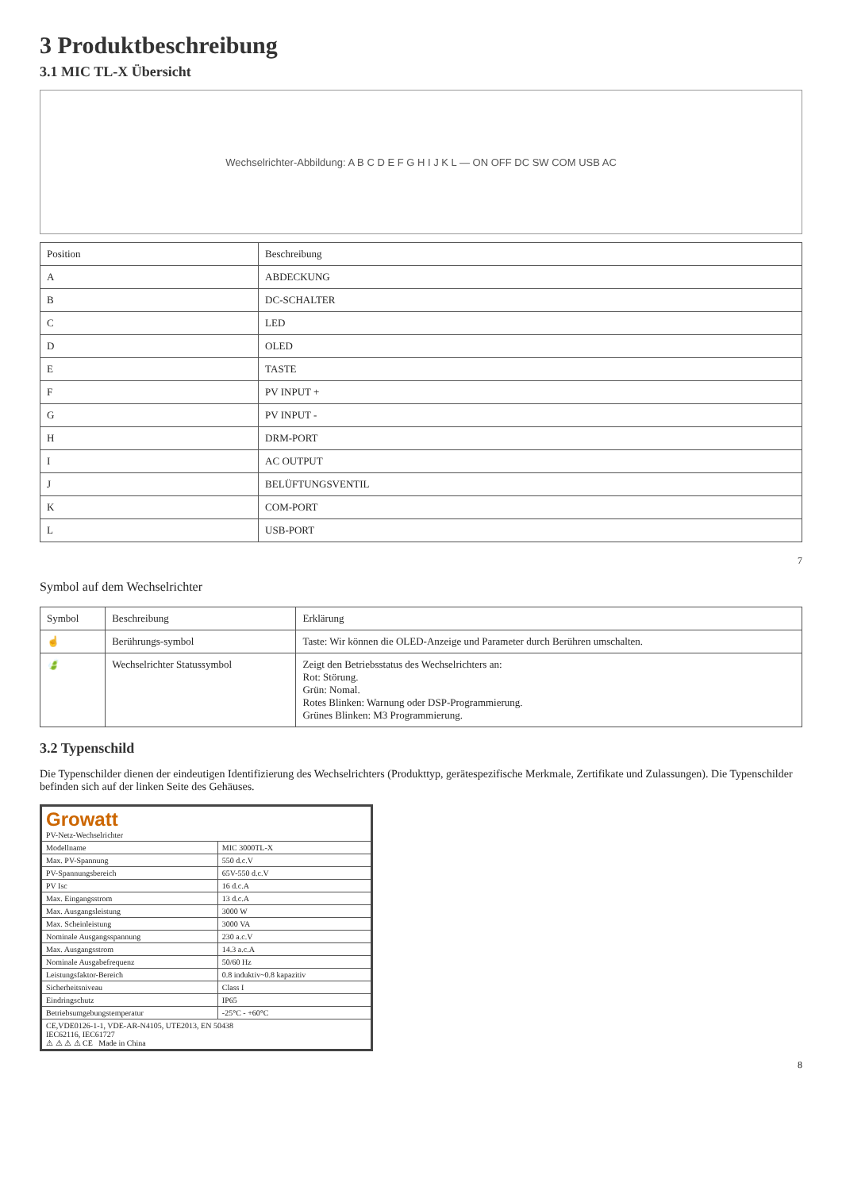3 Produktbeschreibung
3.1 MIC TL-X Übersicht
Wechselrichter-Abbildung: A B C D E F G H I J K L — ON OFF DC SW COM USB AC
| Position | Beschreibung |
| --- | --- |
| A | ABDECKUNG |
| B | DC-SCHALTER |
| C | LED |
| D | OLED |
| E | TASTE |
| F | PV INPUT + |
| G | PV INPUT - |
| H | DRM-PORT |
| I | AC OUTPUT |
| J | BELÜFTUNGSVENTIL |
| K | COM-PORT |
| L | USB-PORT |
7
Symbol auf dem Wechselrichter
| Symbol | Beschreibung | Erklärung |
| --- | --- | --- |
| ☝ | Berührungs-symbol | Taste: Wir können die OLED-Anzeige und Parameter durch Berühren umschalten. |
| 🍃 | Wechselrichter Statussymbol | Zeigt den Betriebsstatus des Wechselrichters an: Rot: Störung. Grün: Nomal. Rotes Blinken: Warnung oder DSP-Programmierung. Grünes Blinken: M3 Programmierung. |
3.2 Typenschild
Die Typenschilder dienen der eindeutigen Identifizierung des Wechselrichters (Produkttyp, gerätespezifische Merkmale, Zertifikate und Zulassungen). Die Typenschilder befinden sich auf der linken Seite des Gehäuses.
| Growatt PV-Netz-Wechselrichter | |
| Modellname | MIC 3000TL-X |
| Max. PV-Spannung | 550 d.c.V |
| PV-Spannungsbereich | 65V-550 d.c.V |
| PV Isc | 16 d.c.A |
| Max. Eingangsstrom | 13 d.c.A |
| Max. Ausgangsleistung | 3000 W |
| Max. Scheinleistung | 3000 VA |
| Nominale Ausgangsspannung | 230 a.c.V |
| Max. Ausgangsstrom | 14.3 a.c.A |
| Nominale Ausgabefrequenz | 50/60 Hz |
| Leistungsfaktor-Bereich | 0.8 induktiv~0.8 kapazitiv |
| Sicherheitsniveau | Class I |
| Eindringschutz | IP65 |
| Betriebsumgebungstemperatur | -25°C - +60°C |
| CE,VDE0126-1-1, VDE-AR-N4105, UTE2013, EN 50438 IEC62116, IEC61727 ⚠ ⚠ ⚠ ⚠ CE Made in China | |
8